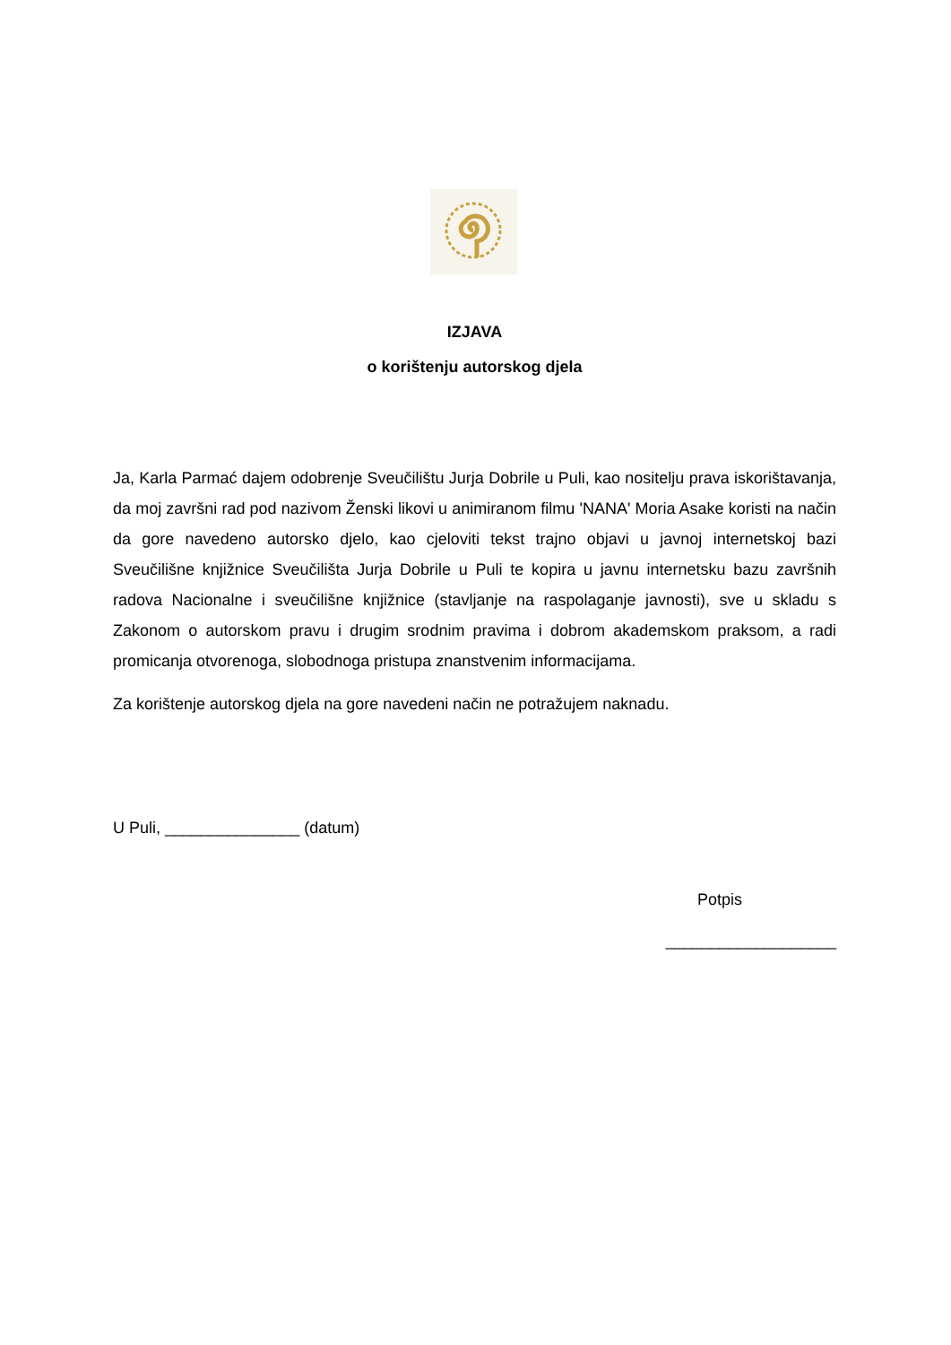IZJAVA
o korištenju autorskog djela
Ja, Karla Parmać dajem odobrenje Sveučilištu Jurja Dobrile u Puli, kao nositelju prava iskorištavanja, da moj završni rad pod nazivom Ženski likovi u animiranom filmu 'NANA' Moria Asake koristi na način da gore navedeno autorsko djelo, kao cjeloviti tekst trajno objavi u javnoj internetskoj bazi Sveučilišne knjižnice Sveučilišta Jurja Dobrile u Puli te kopira u javnu internetsku bazu završnih radova Nacionalne i sveučilišne knjižnice (stavljanje na raspolaganje javnosti), sve u skladu s Zakonom o autorskom pravu i drugim srodnim pravima i dobrom akademskom praksom, a radi promicanja otvorenoga, slobodnoga pristupa znanstvenim informacijama.
Za korištenje autorskog djela na gore navedeni način ne potražujem naknadu.
U Puli, _______________ (datum)
Potpis
___________________